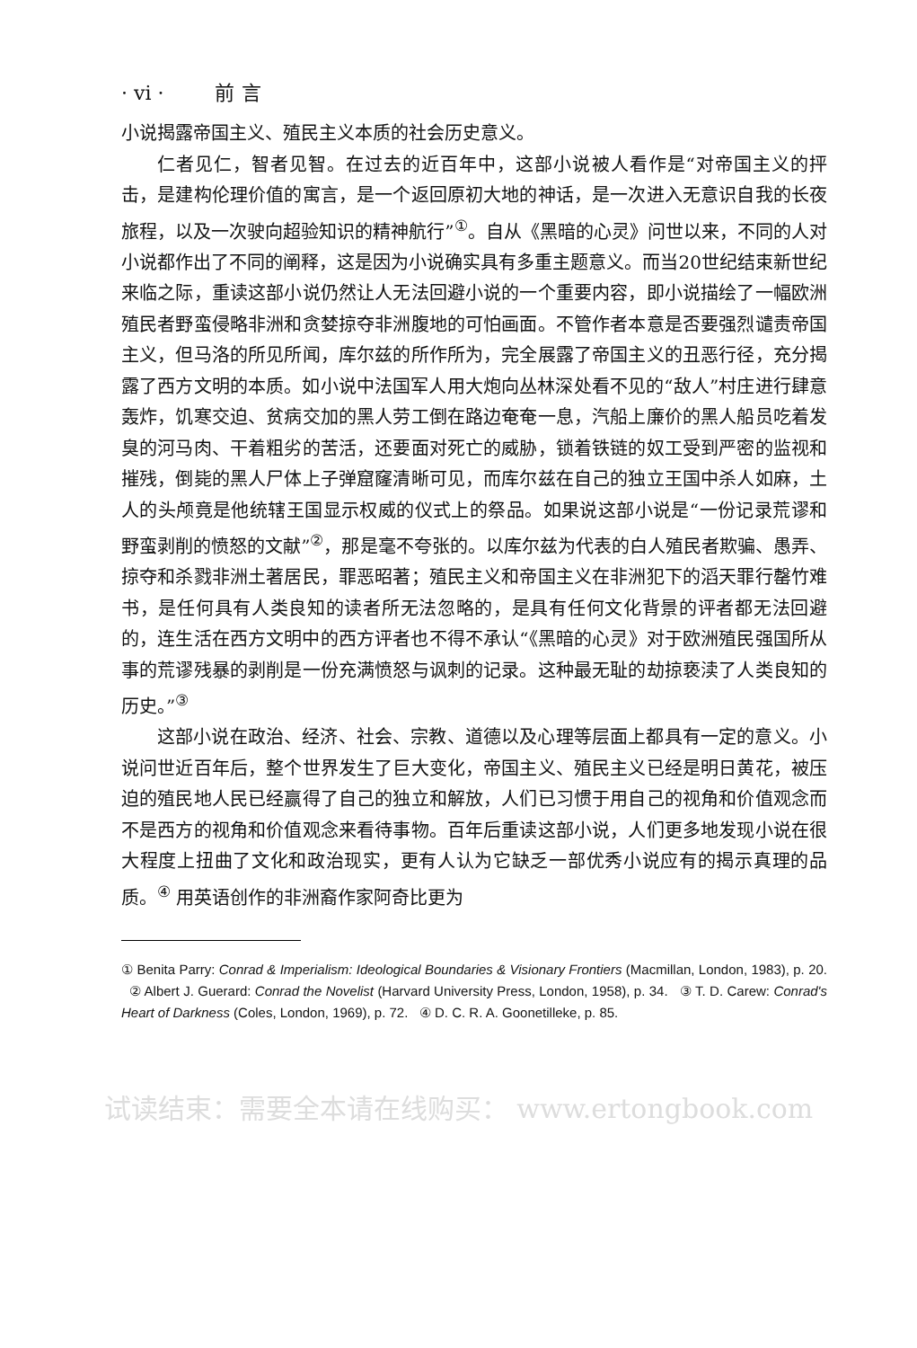· vi · 前言
小说揭露帝国主义、殖民主义本质的社会历史意义。
仁者见仁，智者见智。在过去的近百年中，这部小说被人看作是“对帝国主义的抨击，是建构伦理价值的寓言，是一个返回原初大地的神话，是一次进入无意识自我的长夜旅程，以及一次驶向超验知识的精神航行”<sup>①</sup>。自从《黑暗的心灵》问世以来，不同的人对小说都作出了不同的阐释，这是因为小说确实具有多重主题意义。而当20世纪结束新世纪来临之际，重读这部小说仍然让人无法回避小说的一个重要内容，即小说描绘了一幅欧洲殖民者野蛮侵略非洲和贪婪掠夺非洲腹地的可怕画面。不管作者本意是否要强烈谴责帝国主义，但马洛的所见所闻，库尔兹的所作所为，完全展露了帝国主义的丑恶行径，充分揭露了西方文明的本质。如小说中法国军人用大炮向丛林深处看不见的“敌人”村庄进行肆意轰炸，饥寒交迫、贫病交加的黑人劳工倒在路边奄奄一息，汽船上廉价的黑人船员吃着发臭的河马肉、干着粗劣的苦活，还要面对死亡的威胁，锁着铁链的奴工受到严密的监视和摧残，倒毙的黑人尸体上子弹窟窿清晰可见，而库尔兹在自己的独立王国中杀人如麻，土人的头颅竟是他统辖王国显示权威的仪式上的祭品。如果说这部小说是“一份记录荒谬和野蛮剥削的愤怒的文献”<sup>②</sup>，那是毫不夸张的。以库尔兹为代表的白人殖民者欺骗、愚弄、掠夺和杀戮非洲土著居民，罪恶昭著；殖民主义和帝国主义在非洲犯下的滔天罪行罄竹难书，是任何具有人类良知的读者所无法忽略的，是具有任何文化背景的评者都无法回避的，连生活在西方文明中的西方评者也不得不承认“《黑暗的心灵》对于欧洲殖民强国所从事的荒谬残暴的剥削是一份充满愤怒与讽刺的记录。这种最无耻的劫掠亵渎了人类良知的历史。”<sup>③</sup>
这部小说在政治、经济、社会、宗教、道德以及心理等层面上都具有一定的意义。小说问世近百年后，整个世界发生了巨大变化，帝国主义、殖民主义已经是明日黄花，被压迫的殖民地人民已经赢得了自己的独立和解放，人们已习惯于用自己的视角和价值观念而不是西方的视角和价值观念来看待事物。百年后重读这部小说，人们更多地发现小说在很大程度上扭曲了文化和政治现实，更有人认为它缺乏一部优秀小说应有的揭示真理的品质。<sup>④</sup> 用英语创作的非洲裔作家阿奇比更为
① Benita Parry: Conrad & Imperialism: Ideological Boundaries & Visionary Frontiers (Macmillan, London, 1983), p. 20. ② Albert J. Guerard: Conrad the Novelist (Harvard University Press, London, 1958), p. 34. ③ T. D. Carew: Conrad's Heart of Darkness (Coles, London, 1969), p. 72. ④ D. C. R. A. Goonetilleke, p. 85.
试读结束：需要全本请在线购买： www.ertongbook.com